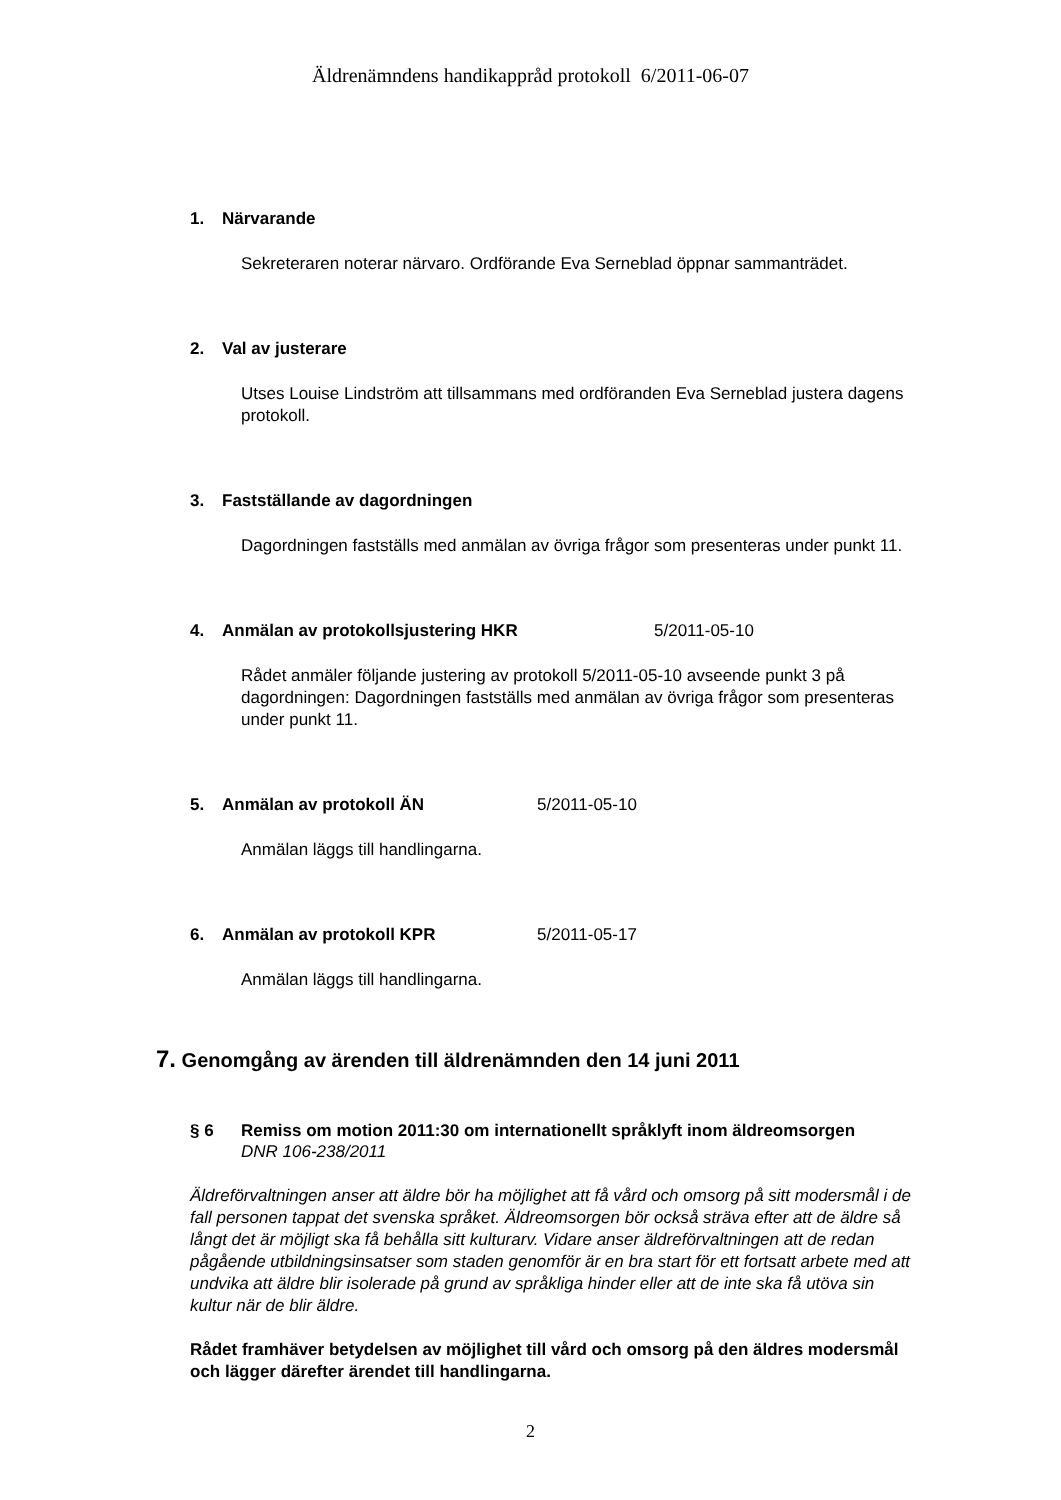Äldrenämndens handikappråd protokoll 6/2011-06-07
1. Närvarande
Sekreteraren noterar närvaro. Ordförande Eva Serneblad öppnar sammanträdet.
2. Val av justerare
Utses Louise Lindström att tillsammans med ordföranden Eva Serneblad justera dagens protokoll.
3. Fastställande av dagordningen
Dagordningen fastställs med anmälan av övriga frågor som presenteras under punkt 11.
4. Anmälan av protokollsjustering HKR 5/2011-05-10
Rådet anmäler följande justering av protokoll 5/2011-05-10 avseende punkt 3 på dagordningen: Dagordningen fastställs med anmälan av övriga frågor som presenteras under punkt 11.
5. Anmälan av protokoll ÄN 5/2011-05-10
Anmälan läggs till handlingarna.
6. Anmälan av protokoll KPR 5/2011-05-17
Anmälan läggs till handlingarna.
7. Genomgång av ärenden till äldrenämnden den 14 juni 2011
§ 6 Remiss om motion 2011:30 om internationellt språklyft inom äldreomsorgen
DNR 106-238/2011
Äldreförvaltningen anser att äldre bör ha möjlighet att få vård och omsorg på sitt modersmål i de fall personen tappat det svenska språket. Äldreomsorgen bör också sträva efter att de äldre så långt det är möjligt ska få behålla sitt kulturarv. Vidare anser äldreförvaltningen att de redan pågående utbildningsinsatser som staden genomför är en bra start för ett fortsatt arbete med att undvika att äldre blir isolerade på grund av språkliga hinder eller att de inte ska få utöva sin kultur när de blir äldre.
Rådet framhäver betydelsen av möjlighet till vård och omsorg på den äldres modersmål och lägger därefter ärendet till handlingarna.
2